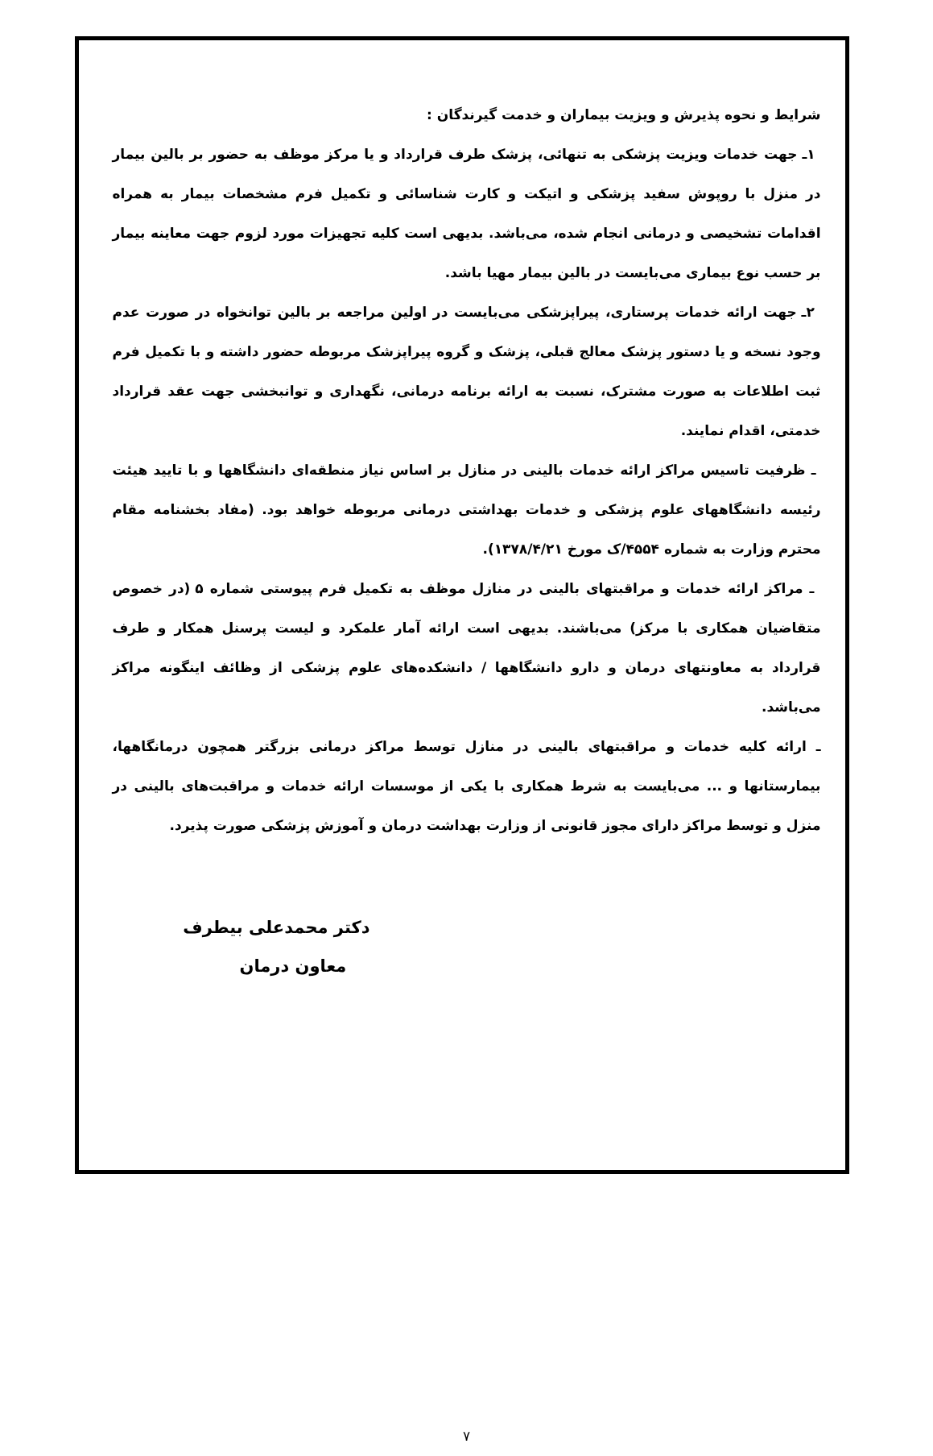شرایط و نحوه پذیرش و ویزیت بیماران و خدمت گیرندگان :
۱ـ جهت خدمات ویزیت پزشکی به تنهائی، پزشک طرف قرارداد و یا مرکز موظف به حضور بر بالین بیمار در منزل با روپوش سفید پزشکی و اتیکت و کارت شناسائی و تکمیل فرم مشخصات بیمار به همراه اقدامات تشخیصی و درمانی انجام شده، می‌باشد. بدیهی است کلیه تجهیزات مورد لزوم جهت معاینه بیمار بر حسب نوع بیماری می‌بایست در بالین بیمار مهیا باشد.
۲ـ جهت ارائه خدمات پرستاری، پیراپزشکی می‌بایست در اولین مراجعه بر بالین توانخواه در صورت عدم وجود نسخه و یا دستور پزشک معالج قبلی، پزشک و گروه پیراپزشک مربوطه حضور داشته و با تکمیل فرم ثبت اطلاعات به صورت مشترک، نسبت به ارائه برنامه درمانی، نگهداری و توانبخشی جهت عقد قرارداد خدمتی، اقدام نمایند.
ـ ظرفیت تاسیس مراکز ارائه خدمات بالینی در منازل بر اساس نیاز منطقه‌ای دانشگاهها و با تایید هیئت رئیسه دانشگاههای علوم پزشکی و خدمات بهداشتی درمانی مربوطه خواهد بود. (مفاد بخشنامه مقام محترم وزارت به شماره ۴۵۵۴/ک مورخ ۱۳۷۸/۴/۲۱).
ـ مراکز ارائه خدمات و مراقبتهای بالینی در منازل موظف به تکمیل فرم پیوستی شماره ۵ (در خصوص متقاضیان همکاری با مرکز) می‌باشند. بدیهی است ارائه آمار علمکرد و لیست پرسنل همکار و طرف قرارداد به معاونتهای درمان و دارو دانشگاهها / دانشکده‌های علوم پزشکی از وظائف اینگونه مراکز می‌باشد.
ـ ارائه کلیه خدمات و مراقبتهای بالینی در منازل توسط مراکز درمانی بزرگتر همچون درمانگاهها، بیمارستانها و ... می‌بایست به شرط همکاری با یکی از موسسات ارائه خدمات و مراقبت‌های بالینی در منزل و توسط مراکز دارای مجوز قانونی از وزارت بهداشت درمان و آموزش پزشکی صورت پذیرد.
دکتر محمدعلی بیطرف
معاون درمان
۷